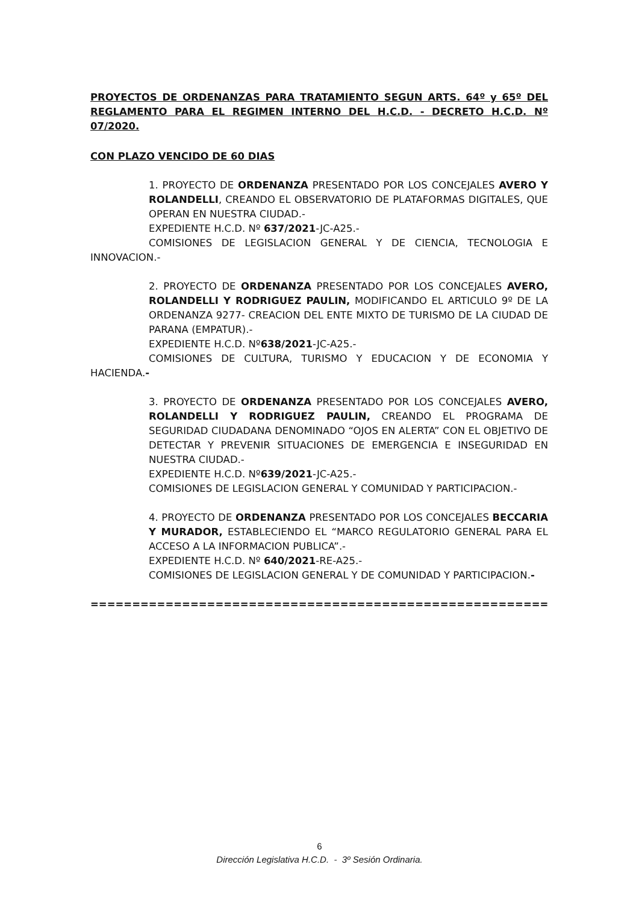PROYECTOS DE ORDENANZAS PARA TRATAMIENTO SEGUN ARTS. 64º y 65º DEL REGLAMENTO PARA EL REGIMEN INTERNO DEL H.C.D. - DECRETO H.C.D. Nº 07/2020.
CON PLAZO VENCIDO DE 60 DIAS
1. PROYECTO DE ORDENANZA PRESENTADO POR LOS CONCEJALES AVERO Y ROLANDELLI, CREANDO EL OBSERVATORIO DE PLATAFORMAS DIGITALES, QUE OPERAN EN NUESTRA CIUDAD.-
EXPEDIENTE H.C.D. Nº 637/2021-JC-A25.-
COMISIONES DE LEGISLACION GENERAL Y DE CIENCIA, TECNOLOGIA E INNOVACION.-
2. PROYECTO DE ORDENANZA PRESENTADO POR LOS CONCEJALES AVERO, ROLANDELLI Y RODRIGUEZ PAULIN, MODIFICANDO EL ARTICULO 9º DE LA ORDENANZA 9277- CREACION DEL ENTE MIXTO DE TURISMO DE LA CIUDAD DE PARANA (EMPATUR).-
EXPEDIENTE H.C.D. Nº638/2021-JC-A25.-
COMISIONES DE CULTURA, TURISMO Y EDUCACION Y DE ECONOMIA Y HACIENDA.-
3. PROYECTO DE ORDENANZA PRESENTADO POR LOS CONCEJALES AVERO, ROLANDELLI Y RODRIGUEZ PAULIN, CREANDO EL PROGRAMA DE SEGURIDAD CIUDADANA DENOMINADO “OJOS EN ALERTA” CON EL OBJETIVO DE DETECTAR Y PREVENIR SITUACIONES DE EMERGENCIA E INSEGURIDAD EN NUESTRA CIUDAD.-
EXPEDIENTE H.C.D. Nº639/2021-JC-A25.-
COMISIONES DE LEGISLACION GENERAL Y COMUNIDAD Y PARTICIPACION.-
4. PROYECTO DE ORDENANZA PRESENTADO POR LOS CONCEJALES BECCARIA Y MURADOR, ESTABLECIENDO EL “MARCO REGULATORIO GENERAL PARA EL ACCESO A LA INFORMACION PUBLICA”.-
EXPEDIENTE H.C.D. Nº 640/2021-RE-A25.-
COMISIONES DE LEGISLACION GENERAL Y DE COMUNIDAD Y PARTICIPACION.-
===============================================================
6
Dirección Legislativa H.C.D. - 3º Sesión Ordinaria.